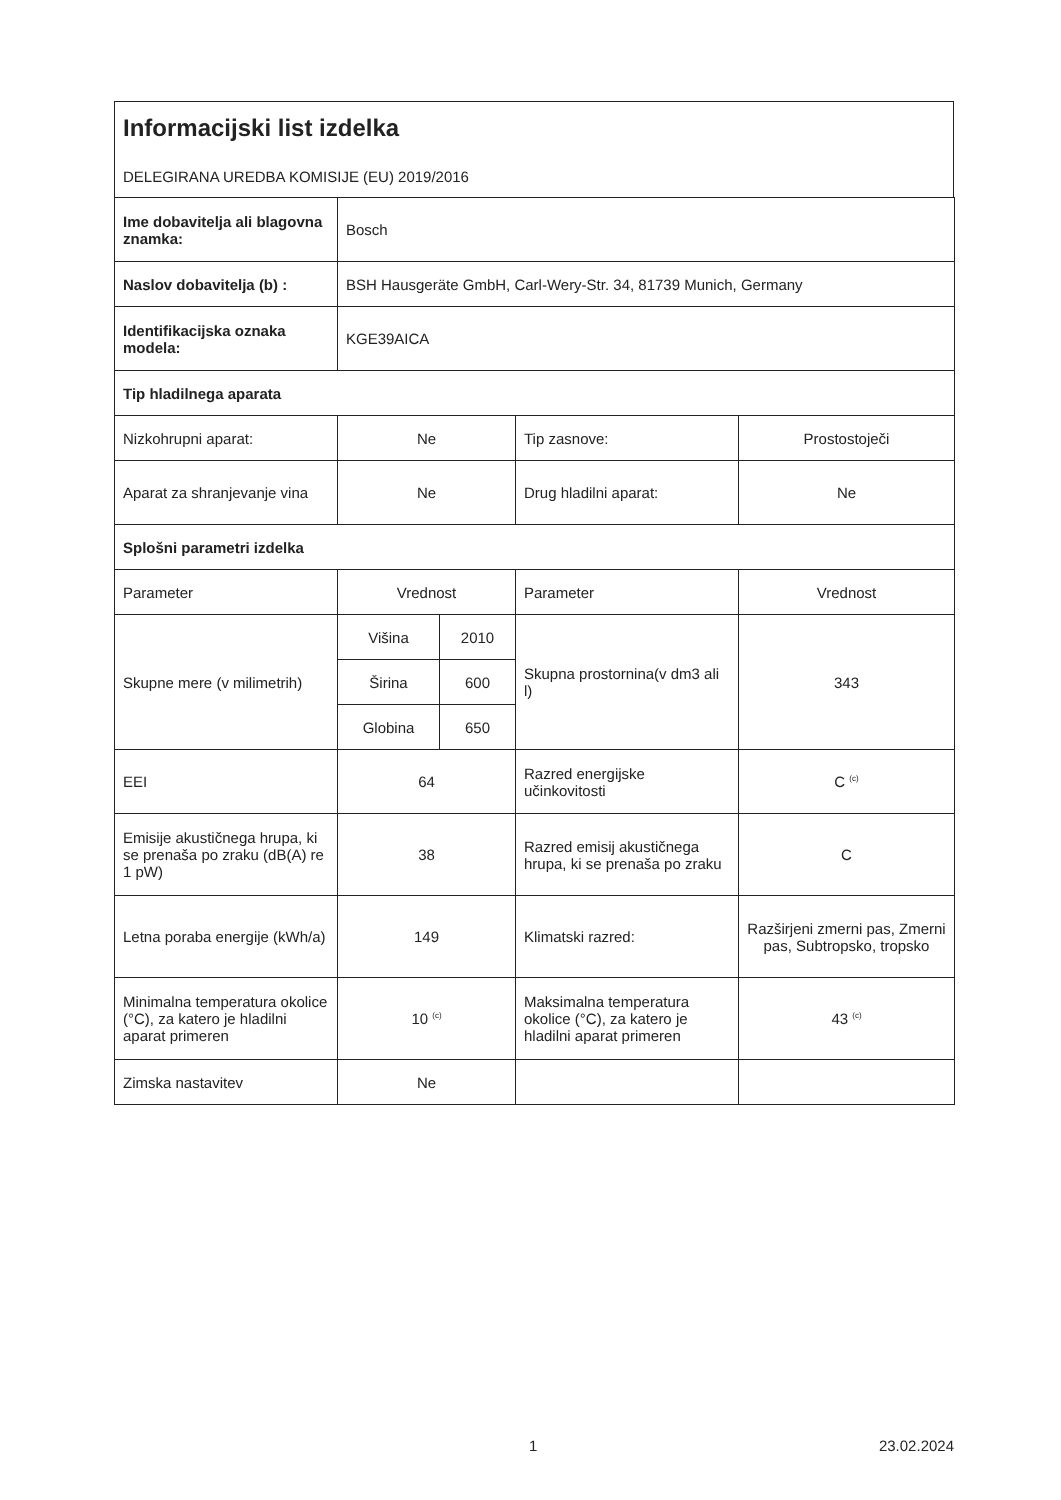Informacijski list izdelka
DELEGIRANA UREDBA KOMISIJE (EU) 2019/2016
| Ime dobavitelja ali blagovna znamka: | Bosch | | | |
| Naslov dobavitelja (b) : | BSH Hausgeräte GmbH, Carl-Wery-Str. 34, 81739 Munich, Germany | | | |
| Identifikacijska oznaka modela: | KGE39AICA | | | |
| Tip hladilnega aparata | | | | |
| Nizkohrupni aparat: | Ne | | Tip zasnove: | Prostostoječi |
| Aparat za shranjevanje vina | Ne | | Drug hladilni aparat: | Ne |
| Splošni parametri izdelka | | | | |
| Parameter | Vrednost | | Parameter | Vrednost |
| Skupne mere (v milimetrih) | Višina | 2010 | Skupna prostornina(v dm3 ali l) | 343 |
| | Širina | 600 | | |
| | Globina | 650 | | |
| EEI | 64 | | Razred energijske učinkovitosti | C <sup>(c)</sup> |
| Emisije akustičnega hrupa, ki se prenaša po zraku (dB(A) re 1 pW) | 38 | | Razred emisij akustičnega hrupa, ki se prenaša po zraku | C |
| Letna poraba energije (kWh/a) | 149 | | Klimatski razred: | Razširjeni zmerni pas, Zmerni pas, Subtropsko, tropsko |
| Minimalna temperatura okolice (°C), za katero je hladilni aparat primeren | 10 <sup>(c)</sup> | | Maksimalna temperatura okolice (°C), za katero je hladilni aparat primeren | 43 <sup>(c)</sup> |
| Zimska nastavitev | Ne | | | |
1 23.02.2024